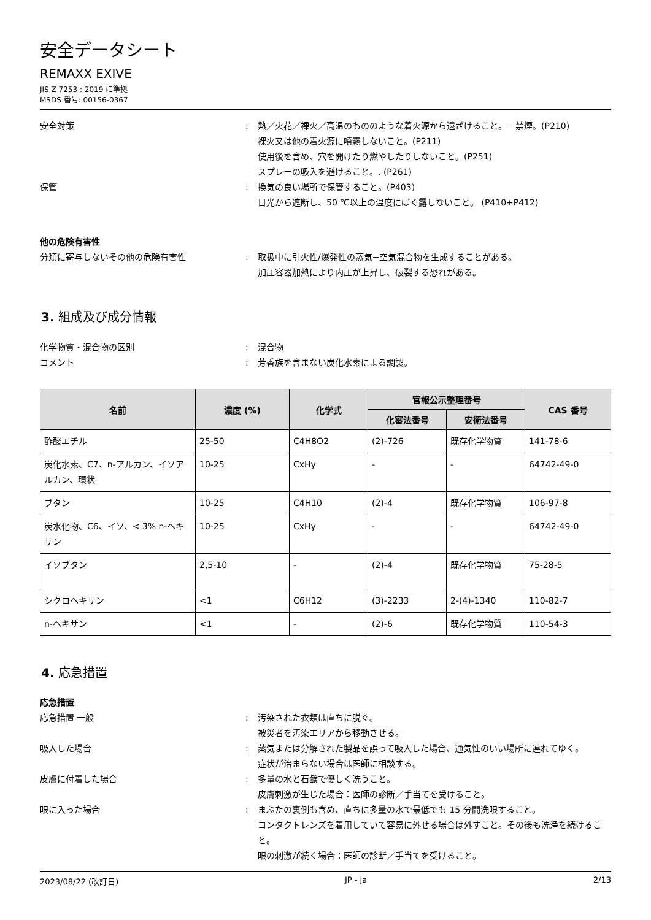安全データシート
REMAXX EXIVE
JIS Z 7253 : 2019 に準拠
MSDS 番号: 00156-0367
安全対策 : 熱／火花／裸火／高温のもののような着火源から遠ざけること。－禁煙。(P210)
裸火又は他の着火源に噴霧しないこと。(P211)
使用後を含め、穴を開けたり燃やしたりしないこと。(P251)
スプレーの吸入を避けること。. (P261)
保管 : 換気の良い場所で保管すること。(P403)
日光から遮断し、50 ℃以上の温度にばく露しないこと。 (P410+P412)
他の危険有害性
分類に寄与しないその他の危険有害性 : 取扱中に引火性/爆発性の蒸気−空気混合物を生成することがある。
加圧容器加熱により内圧が上昇し、破裂する恐れがある。
3. 組成及び成分情報
化学物質・混合物の区別 : 混合物
コメント : 芳香族を含まない炭化水素による調製。
| 名前 | 濃度 (%) | 化学式 | 官報公示整理番号 | | CAS 番号 |
| --- | --- | --- | --- | --- | --- |
| | | | 化審法番号 | 安衛法番号 | |
| 酢酸エチル | 25-50 | C4H8O2 | (2)-726 | 既存化学物質 | 141-78-6 |
| 炭化水素、C7、n-アルカン、イソアルカン、環状 | 10-25 | CxHy | - | - | 64742-49-0 |
| ブタン | 10-25 | C4H10 | (2)-4 | 既存化学物質 | 106-97-8 |
| 炭水化物、C6、イソ、< 3% n-ヘキサン | 10-25 | CxHy | - | - | 64742-49-0 |
| イソブタン | 2,5-10 | - | (2)-4 | 既存化学物質 | 75-28-5 |
| シクロヘキサン | <1 | C6H12 | (3)-2233 | 2-(4)-1340 | 110-82-7 |
| n-ヘキサン | <1 | - | (2)-6 | 既存化学物質 | 110-54-3 |
4. 応急措置
応急措置
応急措置 一般 : 汚染された衣類は直ちに脱ぐ。
被災者を汚染エリアから移動させる。
吸入した場合 : 蒸気または分解された製品を誤って吸入した場合、通気性のいい場所に連れてゆく。
症状が治まらない場合は医師に相談する。
皮膚に付着した場合 : 多量の水と石鹸で優しく洗うこと。
皮膚刺激が生じた場合：医師の診断／手当てを受けること。
眼に入った場合 : まぶたの裏側も含め、直ちに多量の水で最低でも 15 分間洗眼すること。
コンタクトレンズを着用していて容易に外せる場合は外すこと。その後も洗浄を続けること。
眼の刺激が続く場合：医師の診断／手当てを受けること。
2023/08/22 (改訂日) JP - ja 2/13